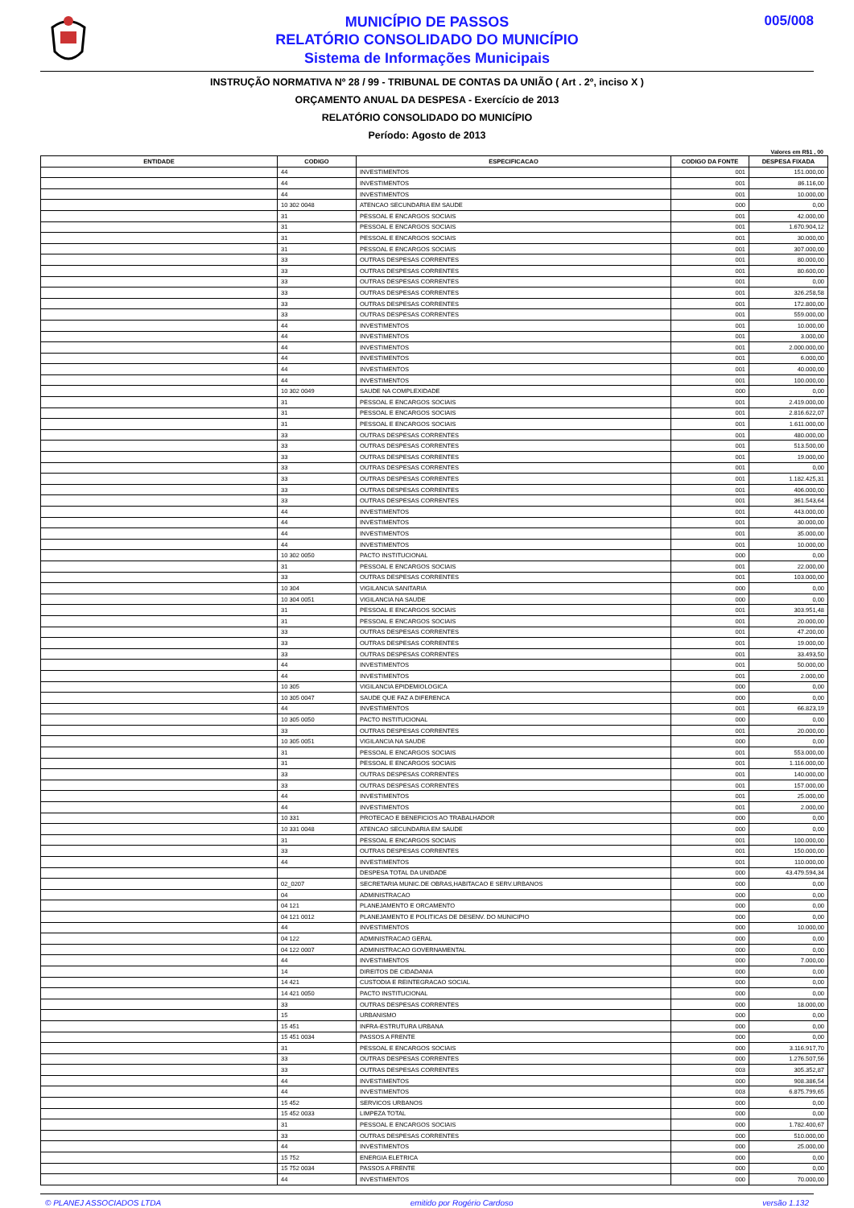MUNICÍPIO DE PASSOS
RELATÓRIO CONSOLIDADO DO MUNICÍPIO
Sistema de Informações Municipais
005/008
INSTRUÇÃO NORMATIVA Nº 28 / 99 - TRIBUNAL DE CONTAS DA UNIÃO ( Art . 2º, inciso X )
ORÇAMENTO ANUAL DA DESPESA - Exercício de 2013
RELATÓRIO CONSOLIDADO DO MUNICÍPIO
Período: Agosto de 2013
Valores em R$1 , 00
| ENTIDADE | CODIGO | ESPECIFICACAO | CODIGO DA FONTE | DESPESA FIXADA |
| --- | --- | --- | --- | --- |
| | 44 | INVESTIMENTOS | 001 | 151.000,00 |
| | 44 | INVESTIMENTOS | 001 | 86.116,00 |
| | 44 | INVESTIMENTOS | 001 | 10.000,00 |
| | 10 302 0048 | ATENCAO SECUNDARIA EM SAUDE | 000 | 0,00 |
| | 31 | PESSOAL E ENCARGOS SOCIAIS | 001 | 42.000,00 |
| | 31 | PESSOAL E ENCARGOS SOCIAIS | 001 | 1.670.904,12 |
| | 31 | PESSOAL E ENCARGOS SOCIAIS | 001 | 30.000,00 |
| | 31 | PESSOAL E ENCARGOS SOCIAIS | 001 | 307.000,00 |
| | 33 | OUTRAS DESPESAS CORRENTES | 001 | 80.000,00 |
| | 33 | OUTRAS DESPESAS CORRENTES | 001 | 80.600,00 |
| | 33 | OUTRAS DESPESAS CORRENTES | 001 | 0,00 |
| | 33 | OUTRAS DESPESAS CORRENTES | 001 | 326.258,58 |
| | 33 | OUTRAS DESPESAS CORRENTES | 001 | 172.800,00 |
| | 33 | OUTRAS DESPESAS CORRENTES | 001 | 559.000,00 |
| | 44 | INVESTIMENTOS | 001 | 10.000,00 |
| | 44 | INVESTIMENTOS | 001 | 3.000,00 |
| | 44 | INVESTIMENTOS | 001 | 2.000.000,00 |
| | 44 | INVESTIMENTOS | 001 | 6.000,00 |
| | 44 | INVESTIMENTOS | 001 | 40.000,00 |
| | 44 | INVESTIMENTOS | 001 | 100.000,00 |
| | 10 302 0049 | SAUDE NA COMPLEXIDADE | 000 | 0,00 |
| | 31 | PESSOAL E ENCARGOS SOCIAIS | 001 | 2.419.000,00 |
| | 31 | PESSOAL E ENCARGOS SOCIAIS | 001 | 2.816.622,07 |
| | 31 | PESSOAL E ENCARGOS SOCIAIS | 001 | 1.611.000,00 |
| | 33 | OUTRAS DESPESAS CORRENTES | 001 | 480.000,00 |
| | 33 | OUTRAS DESPESAS CORRENTES | 001 | 513.500,00 |
| | 33 | OUTRAS DESPESAS CORRENTES | 001 | 19.000,00 |
| | 33 | OUTRAS DESPESAS CORRENTES | 001 | 0,00 |
| | 33 | OUTRAS DESPESAS CORRENTES | 001 | 1.182.425,31 |
| | 33 | OUTRAS DESPESAS CORRENTES | 001 | 406.000,00 |
| | 33 | OUTRAS DESPESAS CORRENTES | 001 | 361.543,64 |
| | 44 | INVESTIMENTOS | 001 | 443.000,00 |
| | 44 | INVESTIMENTOS | 001 | 30.000,00 |
| | 44 | INVESTIMENTOS | 001 | 35.000,00 |
| | 44 | INVESTIMENTOS | 001 | 10.000,00 |
| | 10 302 0050 | PACTO INSTITUCIONAL | 000 | 0,00 |
| | 31 | PESSOAL E ENCARGOS SOCIAIS | 001 | 22.000,00 |
| | 33 | OUTRAS DESPESAS CORRENTES | 001 | 103.000,00 |
| | 10 304 | VIGILANCIA SANITARIA | 000 | 0,00 |
| | 10 304 0051 | VIGILANCIA NA SAUDE | 000 | 0,00 |
| | 31 | PESSOAL E ENCARGOS SOCIAIS | 001 | 303.951,48 |
| | 31 | PESSOAL E ENCARGOS SOCIAIS | 001 | 20.000,00 |
| | 33 | OUTRAS DESPESAS CORRENTES | 001 | 47.200,00 |
| | 33 | OUTRAS DESPESAS CORRENTES | 001 | 19.000,00 |
| | 33 | OUTRAS DESPESAS CORRENTES | 001 | 33.493,50 |
| | 44 | INVESTIMENTOS | 001 | 50.000,00 |
| | 44 | INVESTIMENTOS | 001 | 2.000,00 |
| | 10 305 | VIGILANCIA EPIDEMIOLOGICA | 000 | 0,00 |
| | 10 305 0047 | SAUDE QUE FAZ A DIFERENCA | 000 | 0,00 |
| | 44 | INVESTIMENTOS | 001 | 66.823,19 |
| | 10 305 0050 | PACTO INSTITUCIONAL | 000 | 0,00 |
| | 33 | OUTRAS DESPESAS CORRENTES | 001 | 20.000,00 |
| | 10 305 0051 | VIGILANCIA NA SAUDE | 000 | 0,00 |
| | 31 | PESSOAL E ENCARGOS SOCIAIS | 001 | 553.000,00 |
| | 31 | PESSOAL E ENCARGOS SOCIAIS | 001 | 1.116.000,00 |
| | 33 | OUTRAS DESPESAS CORRENTES | 001 | 140.000,00 |
| | 33 | OUTRAS DESPESAS CORRENTES | 001 | 157.000,00 |
| | 44 | INVESTIMENTOS | 001 | 25.000,00 |
| | 44 | INVESTIMENTOS | 001 | 2.000,00 |
| | 10 331 | PROTECAO E BENEFICIOS AO TRABALHADOR | 000 | 0,00 |
| | 10 331 0048 | ATENCAO SECUNDARIA EM SAUDE | 000 | 0,00 |
| | 31 | PESSOAL E ENCARGOS SOCIAIS | 001 | 100.000,00 |
| | 33 | OUTRAS DESPESAS CORRENTES | 001 | 150.000,00 |
| | 44 | INVESTIMENTOS | 001 | 110.000,00 |
| | | DESPESA TOTAL DA UNIDADE | 000 | 43.479.594,34 |
| | 02_0207 | SECRETARIA MUNIC.DE OBRAS,HABITACAO E SERV.URBANOS | 000 | 0,00 |
| | 04 | ADMINISTRACAO | 000 | 0,00 |
| | 04 121 | PLANEJAMENTO E ORCAMENTO | 000 | 0,00 |
| | 04 121 0012 | PLANEJAMENTO E POLITICAS DE DESENV. DO MUNICIPIO | 000 | 0,00 |
| | 44 | INVESTIMENTOS | 000 | 10.000,00 |
| | 04 122 | ADMINISTRACAO GERAL | 000 | 0,00 |
| | 04 122 0007 | ADMINISTRACAO GOVERNAMENTAL | 000 | 0,00 |
| | 44 | INVESTIMENTOS | 000 | 7.000,00 |
| | 14 | DIREITOS DE CIDADANIA | 000 | 0,00 |
| | 14 421 | CUSTODIA E REINTEGRACAO SOCIAL | 000 | 0,00 |
| | 14 421 0050 | PACTO INSTITUCIONAL | 000 | 0,00 |
| | 33 | OUTRAS DESPESAS CORRENTES | 000 | 18.000,00 |
| | 15 | URBANISMO | 000 | 0,00 |
| | 15 451 | INFRA-ESTRUTURA URBANA | 000 | 0,00 |
| | 15 451 0034 | PASSOS A FRENTE | 000 | 0,00 |
| | 31 | PESSOAL E ENCARGOS SOCIAIS | 000 | 3.116.917,70 |
| | 33 | OUTRAS DESPESAS CORRENTES | 000 | 1.276.507,56 |
| | 33 | OUTRAS DESPESAS CORRENTES | 003 | 305.352,87 |
| | 44 | INVESTIMENTOS | 000 | 908.386,54 |
| | 44 | INVESTIMENTOS | 003 | 6.875.799,65 |
| | 15 452 | SERVICOS URBANOS | 000 | 0,00 |
| | 15 452 0033 | LIMPEZA TOTAL | 000 | 0,00 |
| | 31 | PESSOAL E ENCARGOS SOCIAIS | 000 | 1.782.400,67 |
| | 33 | OUTRAS DESPESAS CORRENTES | 000 | 510.000,00 |
| | 44 | INVESTIMENTOS | 000 | 25.000,00 |
| | 15 752 | ENERGIA ELETRICA | 000 | 0,00 |
| | 15 752 0034 | PASSOS A FRENTE | 000 | 0,00 |
| | 44 | INVESTIMENTOS | 000 | 70.000,00 |
© PLANEJ ASSOCIADOS LTDA emitido por Rogério Cardoso versão 1.132